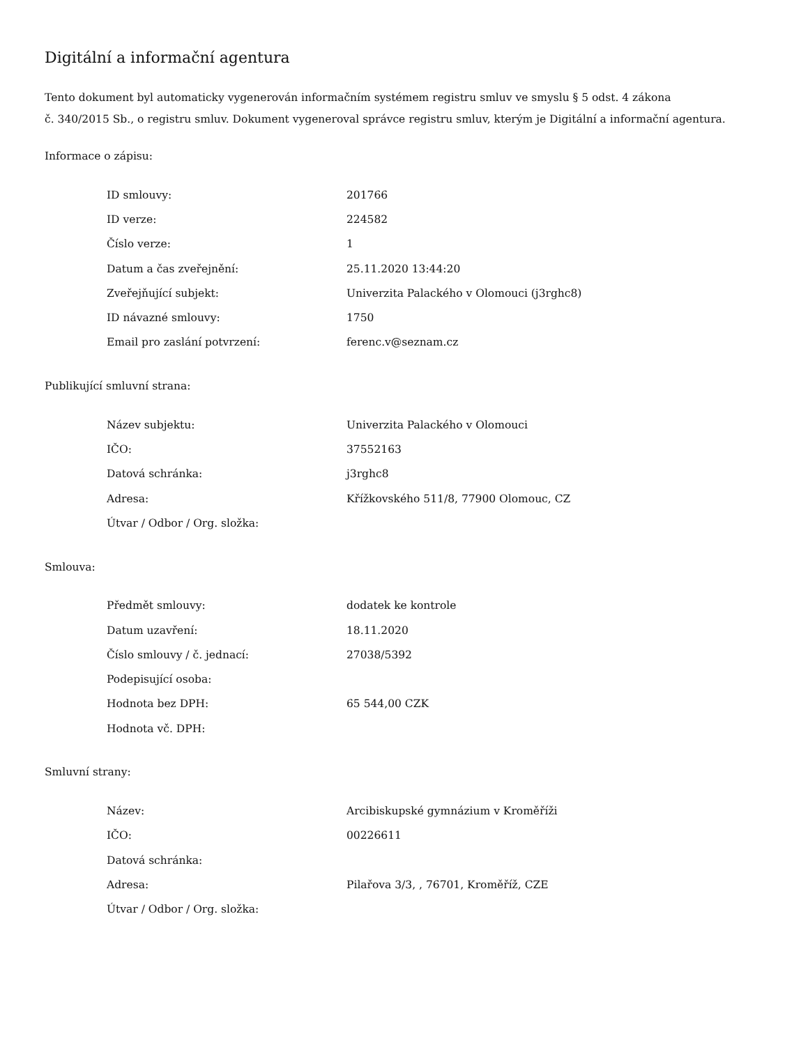Digitální a informační agentura
Tento dokument byl automaticky vygenerován informačním systémem registru smluv ve smyslu § 5 odst. 4 zákona
č. 340/2015 Sb., o registru smluv. Dokument vygeneroval správce registru smluv, kterým je Digitální a informační agentura.
Informace o zápisu:
| ID smlouvy: | 201766 |
| ID verze: | 224582 |
| Číslo verze: | 1 |
| Datum a čas zveřejnění: | 25.11.2020 13:44:20 |
| Zveřejňující subjekt: | Univerzita Palackého v Olomouci (j3rghc8) |
| ID návazné smlouvy: | 1750 |
| Email pro zaslání potvrzení: | ferenc.v@seznam.cz |
Publikující smluvní strana:
| Název subjektu: | Univerzita Palackého v Olomouci |
| IČO: | 37552163 |
| Datová schránka: | j3rghc8 |
| Adresa: | Křížkovského 511/8, 77900 Olomouc, CZ |
| Útvar / Odbor / Org. složka: | |
Smlouva:
| Předmět smlouvy: | dodatek ke kontrole |
| Datum uzavření: | 18.11.2020 |
| Číslo smlouvy / č. jednací: | 27038/5392 |
| Podepisující osoba: | |
| Hodnota bez DPH: | 65 544,00 CZK |
| Hodnota vč. DPH: | |
Smluvní strany:
| Název: | Arcibiskupské gymnázium v Kroměříži |
| IČO: | 00226611 |
| Datová schránka: | |
| Adresa: | Pilařova 3/3, , 76701, Kroměříž, CZE |
| Útvar / Odbor / Org. složka: | |